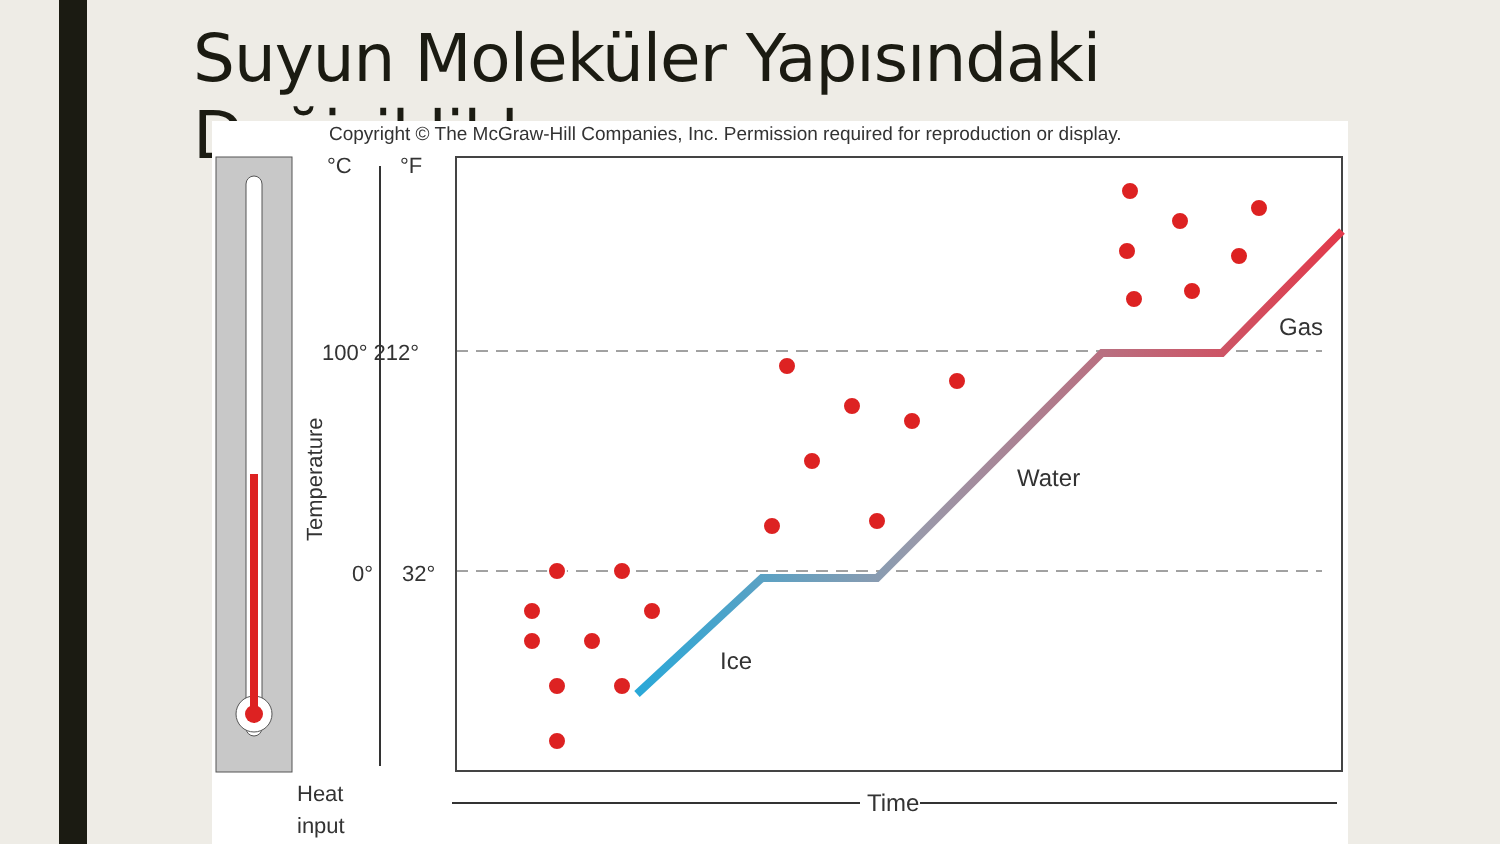Suyun Moleküler Yapısındaki Değişiklikler
Copyright © The McGraw-Hill Companies, Inc. Permission required for reproduction or display.
°C
°F
100° 212°
0°
32°
Temperature
Heat
input
Ice
Water
Gas
Time